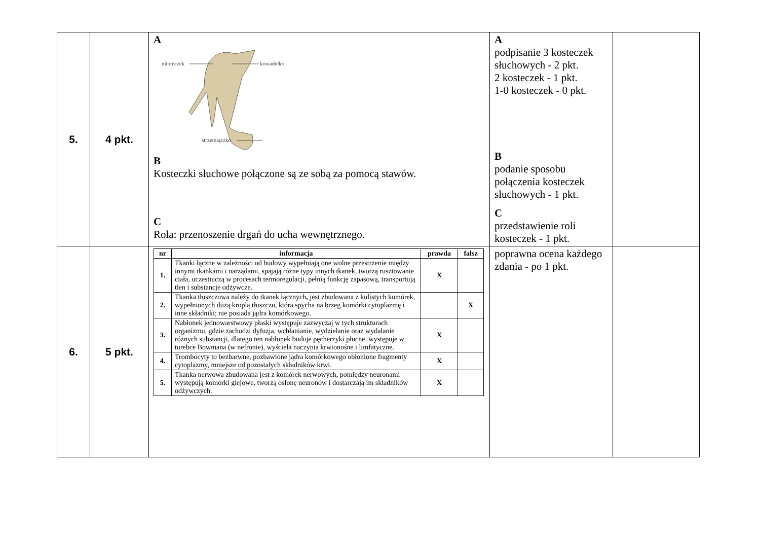| 5. | 4 pkt. | A młoteczek kowadełko strzemiączko B Kosteczki słuchowe połączone są ze sobą za pomocą stawów. C Rola: przenoszenie drgań do ucha wewnętrznego. | A podpisanie 3 kosteczek słuchowych - 2 pkt. 2 kosteczek - 1 pkt. 1-0 kosteczek - 0 pkt. B podanie sposobu połączenia kosteczek słuchowych - 1 pkt. C przedstawienie roli kosteczek - 1 pkt. | |
| 6. | 5 pkt. | / nr / informacja / prawda / fałsz / / --- / --- / --- / --- / / 1. / Tkanki łączne w zależności od budowy wypełniają one wolne przestrzenie między innymi tkankami i narządami, spajają różne typy innych tkanek, tworzą rusztowanie ciała, uczestniczą w procesach termoregulacji, pełnią funkcję zapasową, transportują tlen i substancje odżywcze. / X / / / 2. / Tkanka tłuszczowa należy do tkanek łącznych , jest zbudowana z kulistych komórek, wypełnionych dużą kroplą tłuszczu, która spycha na brzeg komórki cytoplazmę i inne składniki; nie posiada jądra komórkowego. / / X / / 3. / Nabłonek jednowarstwowy płaski występuje zazwyczaj w tych strukturach organizmu, gdzie zachodzi dyfuzja, wchłanianie, wydzielanie oraz wydalanie różnych substancji, dlatego ten nabłonek buduje pęcherzyki płucne, występuje w torebce Bowmana (w nefronie), wyściela naczynia krwionośne i limfatyczne. / X / / / 4. / Trombocyty to bezbarwne, pozbawione jądra komórkowego obłonione fragmenty cytoplazmy, mniejsze od pozostałych składników krwi. / X / / / 5. / Tkanka nerwowa zbudowana jest z komórek nerwowych, pomiędzy neuronami występują komórki glejowe, tworzą osłonę neuronów i dostarczają im składników odżywczych. / X / / | poprawna ocena każdego zdania - po 1 pkt. | |